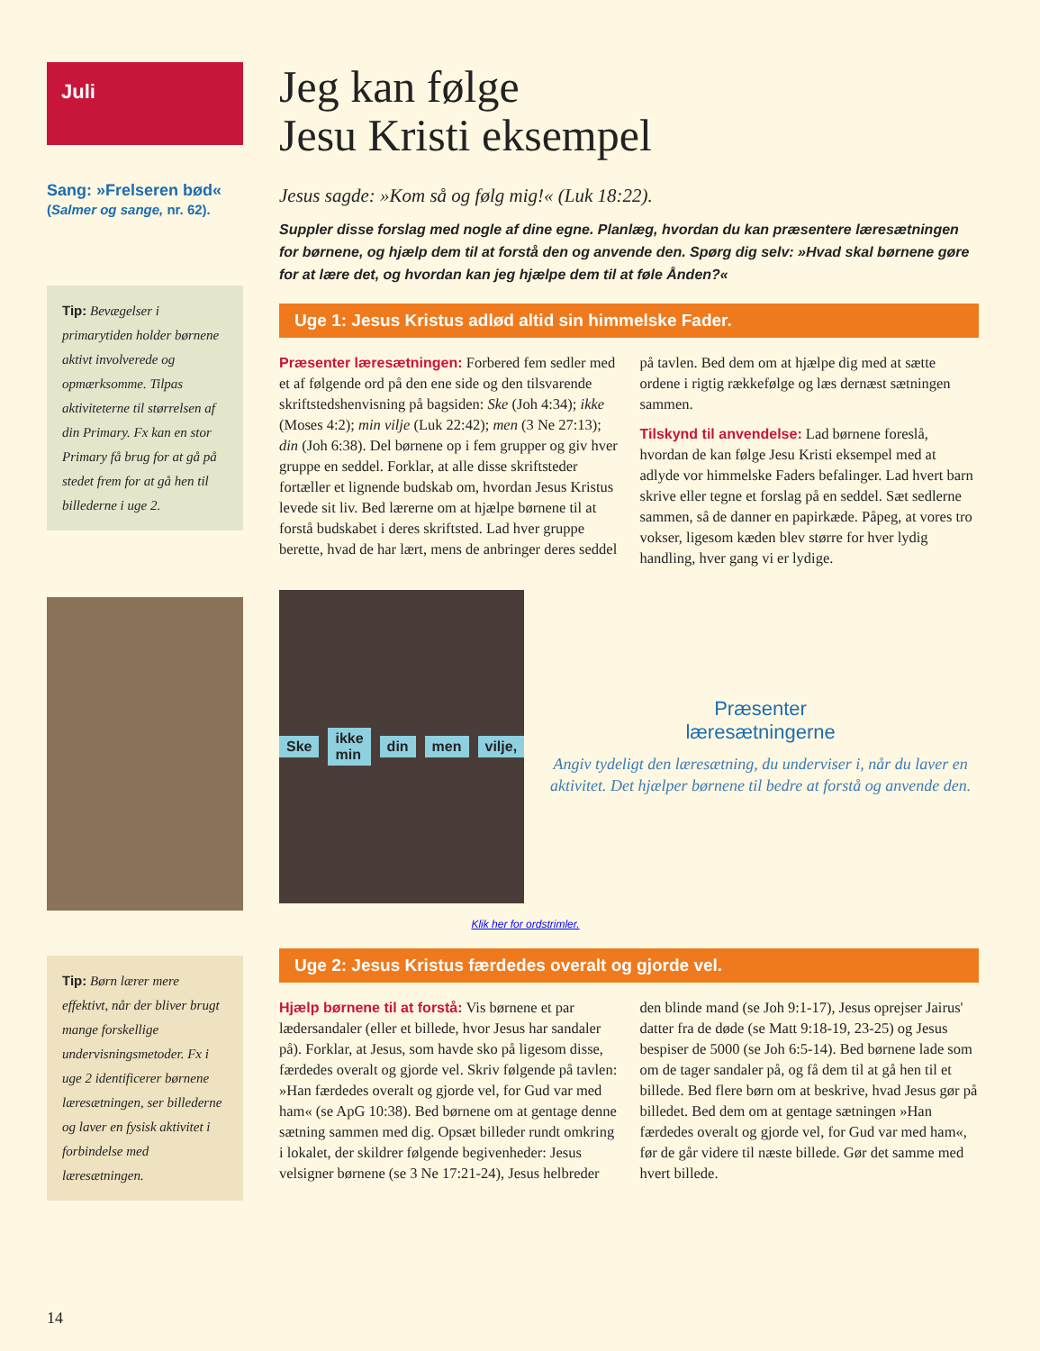Juli
Sang: »Frelseren bød«
(Salmer og sange, nr. 62).
Tip: Bevægelser i primarytiden holder børnene aktivt involverede og opmærksomme. Tilpas aktiviteterne til størrelsen af din Primary. Fx kan en stor Primary få brug for at gå på stedet frem for at gå hen til billederne i uge 2.
Tip: Børn lærer mere effektivt, når der bliver brugt mange forskellige undervisningsmetoder. Fx i uge 2 identificerer børnene læresætningen, ser billederne og laver en fysisk aktivitet i forbindelse med læresætningen.
14
Jeg kan følge
Jesu Kristi eksempel
Jesus sagde: »Kom så og følg mig!« (Luk 18:22).
Suppler disse forslag med nogle af dine egne. Planlæg, hvordan du kan præsentere læresætningen for børnene, og hjælp dem til at forstå den og anvende den. Spørg dig selv: »Hvad skal børnene gøre for at lære det, og hvordan kan jeg hjælpe dem til at føle Ånden?«
Uge 1: Jesus Kristus adlød altid sin himmelske Fader.
Præsenter læresætningen: Forbered fem sedler med et af følgende ord på den ene side og den tilsvarende skriftstedshenvisning på bagsiden: Ske (Joh 4:34); ikke (Moses 4:2); min vilje (Luk 22:42); men (3 Ne 27:13); din (Joh 6:38). Del børnene op i fem grupper og giv hver gruppe en seddel. Forklar, at alle disse skriftsteder fortæller et lignende budskab om, hvordan Jesus Kristus levede sit liv. Bed lærerne om at hjælpe børnene til at forstå budskabet i deres skriftsted. Lad hver gruppe berette, hvad de har lært, mens de anbringer deres seddel på tavlen. Bed dem om at hjælpe dig med at sætte ordene i rigtig rækkefølge og læs dernæst sætningen sammen.
Tilskynd til anvendelse: Lad børnene foreslå, hvordan de kan følge Jesu Kristi eksempel med at adlyde vor himmelske Faders befalinger. Lad hvert barn skrive eller tegne et forslag på en seddel. Sæt sedlerne sammen, så de danner en papirkæde. Påpeg, at vores tro vokser, ligesom kæden blev større for hver lydig handling, hver gang vi er lydige.
Ske ikke min din men vilje,
Præsenter
læresætningerne
Angiv tydeligt den læresætning, du underviser i, når du laver en aktivitet. Det hjælper børnene til bedre at forstå og anvende den.
Klik her for ordstrimler.
Uge 2: Jesus Kristus færdedes overalt og gjorde vel.
Hjælp børnene til at forstå: Vis børnene et par lædersandaler (eller et billede, hvor Jesus har sandaler på). Forklar, at Jesus, som havde sko på ligesom disse, færdedes overalt og gjorde vel. Skriv følgende på tavlen: »Han færdedes overalt og gjorde vel, for Gud var med ham« (se ApG 10:38). Bed børnene om at gentage denne sætning sammen med dig. Opsæt billeder rundt omkring i lokalet, der skildrer følgende begivenheder: Jesus velsigner børnene (se 3 Ne 17:21-24), Jesus helbreder den blinde mand (se Joh 9:1-17), Jesus oprejser Jairus' datter fra de døde (se Matt 9:18-19, 23-25) og Jesus bespiser de 5000 (se Joh 6:5-14). Bed børnene lade som om de tager sandaler på, og få dem til at gå hen til et billede. Bed flere børn om at beskrive, hvad Jesus gør på billedet. Bed dem om at gentage sætningen »Han færdedes overalt og gjorde vel, for Gud var med ham«, før de går videre til næste billede. Gør det samme med hvert billede.